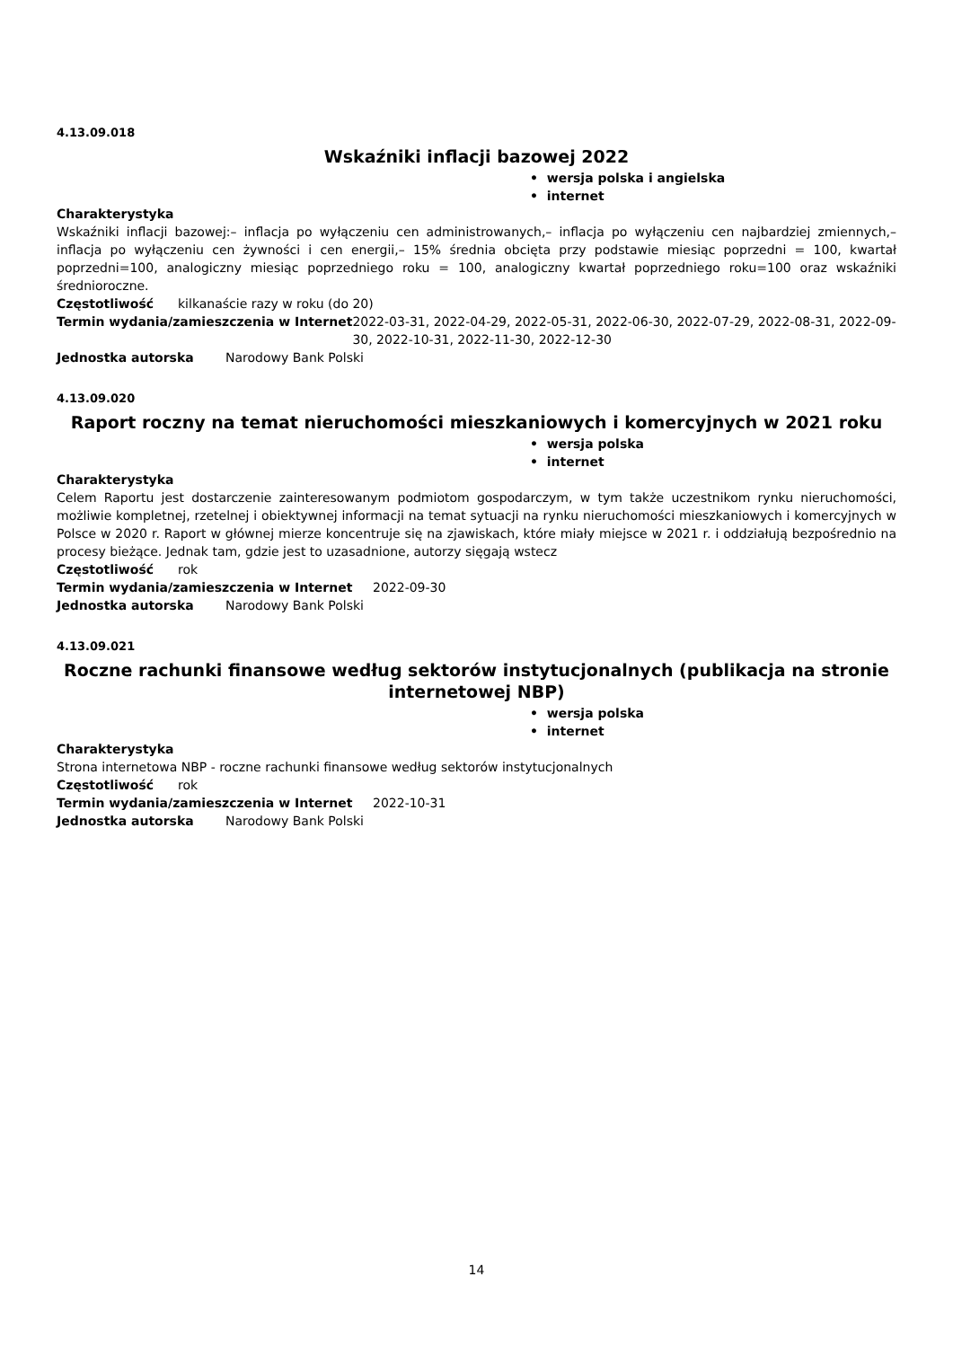4.13.09.018
Wskaźniki inflacji bazowej 2022
• wersja polska i angielska
• internet
Charakterystyka
Wskaźniki inflacji bazowej:– inflacja po wyłączeniu cen administrowanych,– inflacja po wyłączeniu cen najbardziej zmiennych,– inflacja po wyłączeniu cen żywności i cen energii,– 15% średnia obcięta przy podstawie miesiąc poprzedni = 100, kwartał poprzedni=100, analogiczny miesiąc poprzedniego roku = 100, analogiczny kwartał poprzedniego roku=100 oraz wskaźniki średnioroczne.
Częstotliwość kilkanaście razy w roku (do 20)
Termin wydania/zamieszczenia w Internet 2022-03-31, 2022-04-29, 2022-05-31, 2022-06-30, 2022-07-29, 2022-08-31, 2022-09-30, 2022-10-31, 2022-11-30, 2022-12-30
Jednostka autorska Narodowy Bank Polski
4.13.09.020
Raport roczny na temat nieruchomości mieszkaniowych i komercyjnych w 2021 roku
• wersja polska
• internet
Charakterystyka
Celem Raportu jest dostarczenie zainteresowanym podmiotom gospodarczym, w tym także uczestnikom rynku nieruchomości, możliwie kompletnej, rzetelnej i obiektywnej informacji na temat sytuacji na rynku nieruchomości mieszkaniowych i komercyjnych w Polsce w 2020 r. Raport w głównej mierze koncentruje się na zjawiskach, które miały miejsce w 2021 r. i oddziałują bezpośrednio na procesy bieżące. Jednak tam, gdzie jest to uzasadnione, autorzy sięgają wstecz
Częstotliwość rok
Termin wydania/zamieszczenia w Internet 2022-09-30
Jednostka autorska Narodowy Bank Polski
4.13.09.021
Roczne rachunki finansowe według sektorów instytucjonalnych (publikacja na stronie internetowej NBP)
• wersja polska
• internet
Charakterystyka
Strona internetowa NBP - roczne rachunki finansowe według sektorów instytucjonalnych
Częstotliwość rok
Termin wydania/zamieszczenia w Internet 2022-10-31
Jednostka autorska Narodowy Bank Polski
14